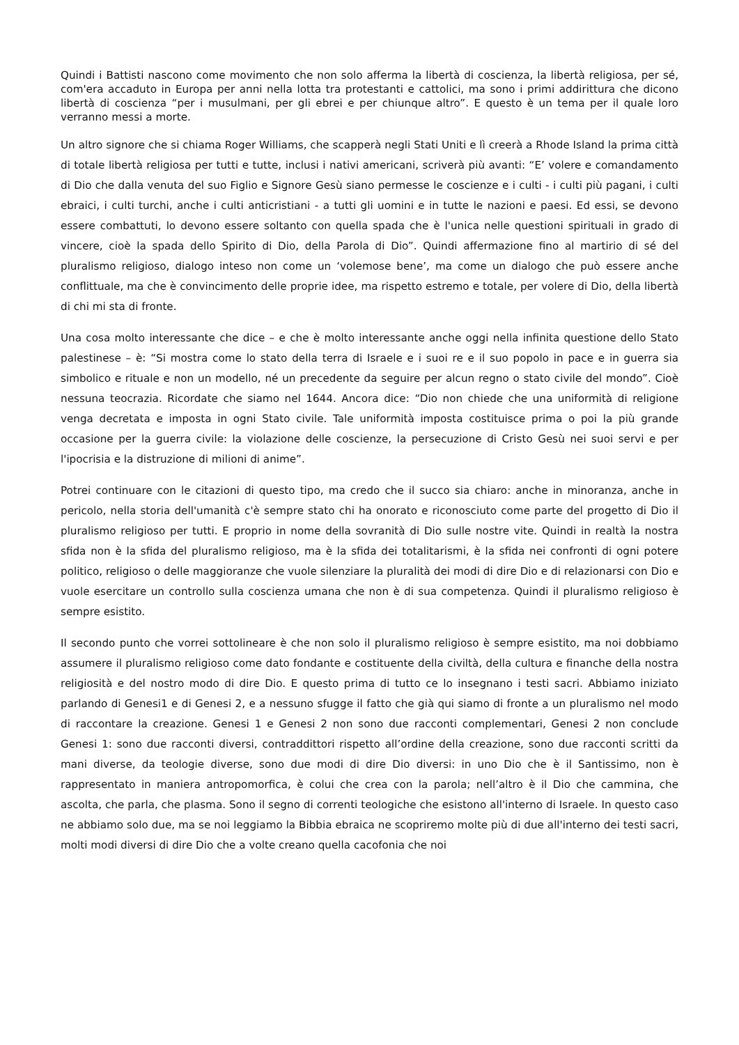Quindi i Battisti nascono come movimento che non solo afferma la libertà di coscienza, la libertà religiosa, per sé, com'era accaduto in Europa per anni nella lotta tra protestanti e cattolici, ma sono i primi addirittura che dicono libertà di coscienza “per i musulmani, per gli ebrei e per chiunque altro”. E questo è un tema per il quale loro verranno messi a morte.
Un altro signore che si chiama Roger Williams, che scapperà negli Stati Uniti e lì creerà a Rhode Island la prima città di totale libertà religiosa per tutti e tutte, inclusi i nativi americani, scriverà più avanti: “E’ volere e comandamento di Dio che dalla venuta del suo Figlio e Signore Gesù siano permesse le coscienze e i culti - i culti più pagani, i culti ebraici, i culti turchi, anche i culti anticristiani - a tutti gli uomini e in tutte le nazioni e paesi. Ed essi, se devono essere combattuti, lo devono essere soltanto con quella spada che è l'unica nelle questioni spirituali in grado di vincere, cioè la spada dello Spirito di Dio, della Parola di Dio”. Quindi affermazione fino al martirio di sé del pluralismo religioso, dialogo inteso non come un ‘volemose bene’, ma come un dialogo che può essere anche conflittuale, ma che è convincimento delle proprie idee, ma rispetto estremo e totale, per volere di Dio, della libertà di chi mi sta di fronte.
Una cosa molto interessante che dice – e che è molto interessante anche oggi nella infinita questione dello Stato palestinese – è: “Si mostra come lo stato della terra di Israele e i suoi re e il suo popolo in pace e in guerra sia simbolico e rituale e non un modello, né un precedente da seguire per alcun regno o stato civile del mondo”. Cioè nessuna teocrazia. Ricordate che siamo nel 1644. Ancora dice: “Dio non chiede che una uniformità di religione venga decretata e imposta in ogni Stato civile. Tale uniformità imposta costituisce prima o poi la più grande occasione per la guerra civile: la violazione delle coscienze, la persecuzione di Cristo Gesù nei suoi servi e per l'ipocrisia e la distruzione di milioni di anime”.
Potrei continuare con le citazioni di questo tipo, ma credo che il succo sia chiaro: anche in minoranza, anche in pericolo, nella storia dell'umanità c'è sempre stato chi ha onorato e riconosciuto come parte del progetto di Dio il pluralismo religioso per tutti. E proprio in nome della sovranità di Dio sulle nostre vite. Quindi in realtà la nostra sfida non è la sfida del pluralismo religioso, ma è la sfida dei totalitarismi, è la sfida nei confronti di ogni potere politico, religioso o delle maggioranze che vuole silenziare la pluralità dei modi di dire Dio e di relazionarsi con Dio e vuole esercitare un controllo sulla coscienza umana che non è di sua competenza. Quindi il pluralismo religioso è sempre esistito.
Il secondo punto che vorrei sottolineare è che non solo il pluralismo religioso è sempre esistito, ma noi dobbiamo assumere il pluralismo religioso come dato fondante e costituente della civiltà, della cultura e finanche della nostra religiosità e del nostro modo di dire Dio. E questo prima di tutto ce lo insegnano i testi sacri. Abbiamo iniziato parlando di Genesi1 e di Genesi 2, e a nessuno sfugge il fatto che già qui siamo di fronte a un pluralismo nel modo di raccontare la creazione. Genesi 1 e Genesi 2 non sono due racconti complementari, Genesi 2 non conclude Genesi 1: sono due racconti diversi, contraddittori rispetto all’ordine della creazione, sono due racconti scritti da mani diverse, da teologie diverse, sono due modi di dire Dio diversi: in uno Dio che è il Santissimo, non è rappresentato in maniera antropomorfica, è colui che crea con la parola; nell’altro è il Dio che cammina, che ascolta, che parla, che plasma. Sono il segno di correnti teologiche che esistono all'interno di Israele. In questo caso ne abbiamo solo due, ma se noi leggiamo la Bibbia ebraica ne scopriremo molte più di due all'interno dei testi sacri, molti modi diversi di dire Dio che a volte creano quella cacofonia che noi